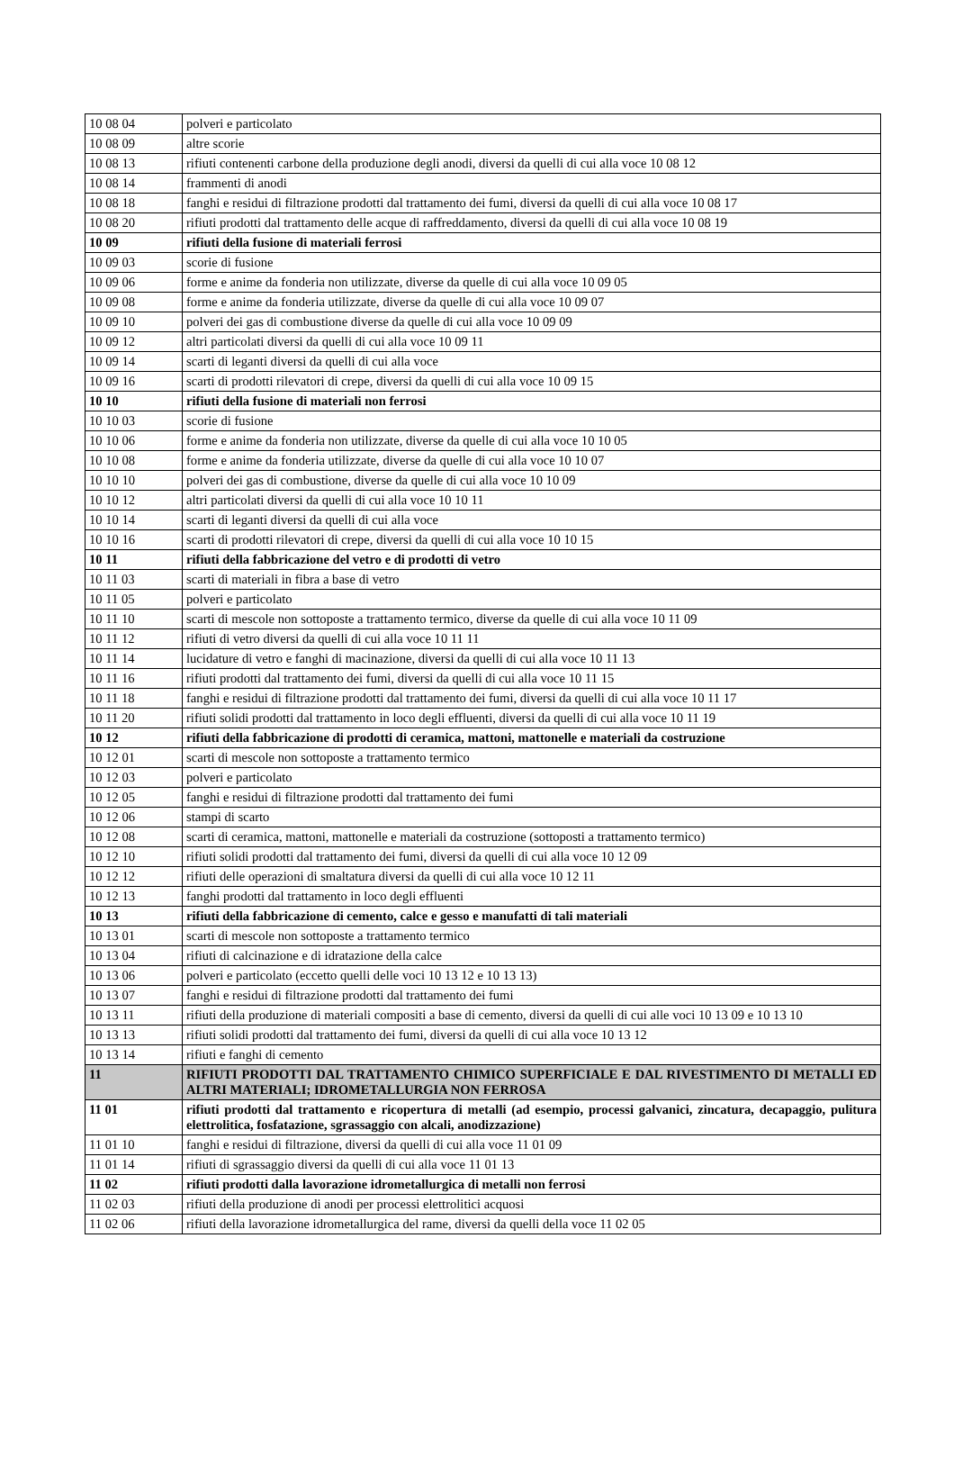| 10 08 04 | polveri e particolato |
| 10 08 09 | altre scorie |
| 10 08 13 | rifiuti contenenti carbone della produzione degli anodi, diversi da quelli di cui alla voce 10 08 12 |
| 10 08 14 | frammenti di anodi |
| 10 08 18 | fanghi e residui di filtrazione prodotti dal trattamento dei fumi, diversi da quelli di cui alla voce 10 08 17 |
| 10 08 20 | rifiuti prodotti dal trattamento delle acque di raffreddamento, diversi da quelli di cui alla voce 10 08 19 |
| 10 09 | rifiuti della fusione di materiali ferrosi |
| 10 09 03 | scorie di fusione |
| 10 09 06 | forme e anime da fonderia non utilizzate, diverse da quelle di cui alla voce 10 09 05 |
| 10 09 08 | forme e anime da fonderia utilizzate, diverse da quelle di cui alla voce 10 09 07 |
| 10 09 10 | polveri dei gas di combustione diverse da quelle di cui alla voce 10 09 09 |
| 10 09 12 | altri particolati diversi da quelli di cui alla voce 10 09 11 |
| 10 09 14 | scarti di leganti diversi da quelli di cui alla voce |
| 10 09 16 | scarti di prodotti rilevatori di crepe, diversi da quelli di cui alla voce 10 09 15 |
| 10 10 | rifiuti della fusione di materiali non ferrosi |
| 10 10 03 | scorie di fusione |
| 10 10 06 | forme e anime da fonderia non utilizzate, diverse da quelle di cui alla voce 10 10 05 |
| 10 10 08 | forme e anime da fonderia utilizzate, diverse da quelle di cui alla voce 10 10 07 |
| 10 10 10 | polveri dei gas di combustione, diverse da quelle di cui alla voce 10 10 09 |
| 10 10 12 | altri particolati diversi da quelli di cui alla voce 10 10 11 |
| 10 10 14 | scarti di leganti diversi da quelli di cui alla voce |
| 10 10 16 | scarti di prodotti rilevatori di crepe, diversi da quelli di cui alla voce 10 10 15 |
| 10 11 | rifiuti della fabbricazione del vetro e di prodotti di vetro |
| 10 11 03 | scarti di materiali in fibra a base di vetro |
| 10 11 05 | polveri e particolato |
| 10 11 10 | scarti di mescole non sottoposte a trattamento termico, diverse da quelle di cui alla voce 10 11 09 |
| 10 11 12 | rifiuti di vetro diversi da quelli di cui alla voce 10 11 11 |
| 10 11 14 | lucidature di vetro e fanghi di macinazione, diversi da quelli di cui alla voce 10 11 13 |
| 10 11 16 | rifiuti prodotti dal trattamento dei fumi, diversi da quelli di cui alla voce 10 11 15 |
| 10 11 18 | fanghi e residui di filtrazione prodotti dal trattamento dei fumi, diversi da quelli di cui alla voce 10 11 17 |
| 10 11 20 | rifiuti solidi prodotti dal trattamento in loco degli effluenti, diversi da quelli di cui alla voce 10 11 19 |
| 10 12 | rifiuti della fabbricazione di prodotti di ceramica, mattoni, mattonelle e materiali da costruzione |
| 10 12 01 | scarti di mescole non sottoposte a trattamento termico |
| 10 12 03 | polveri e particolato |
| 10 12 05 | fanghi e residui di filtrazione prodotti dal trattamento dei fumi |
| 10 12 06 | stampi di scarto |
| 10 12 08 | scarti di ceramica, mattoni, mattonelle e materiali da costruzione (sottoposti a trattamento termico) |
| 10 12 10 | rifiuti solidi prodotti dal trattamento dei fumi, diversi da quelli di cui alla voce 10 12 09 |
| 10 12 12 | rifiuti delle operazioni di smaltatura diversi da quelli di cui alla voce 10 12 11 |
| 10 12 13 | fanghi prodotti dal trattamento in loco degli effluenti |
| 10 13 | rifiuti della fabbricazione di cemento, calce e gesso e manufatti di tali materiali |
| 10 13 01 | scarti di mescole non sottoposte a trattamento termico |
| 10 13 04 | rifiuti di calcinazione e di idratazione della calce |
| 10 13 06 | polveri e particolato (eccetto quelli delle voci 10 13 12 e 10 13 13) |
| 10 13 07 | fanghi e residui di filtrazione prodotti dal trattamento dei fumi |
| 10 13 11 | rifiuti della produzione di materiali compositi a base di cemento, diversi da quelli di cui alle voci 10 13 09 e 10 13 10 |
| 10 13 13 | rifiuti solidi prodotti dal trattamento dei fumi, diversi da quelli di cui alla voce 10 13 12 |
| 10 13 14 | rifiuti e fanghi di cemento |
| 11 | RIFIUTI PRODOTTI DAL TRATTAMENTO CHIMICO SUPERFICIALE E DAL RIVESTIMENTO DI METALLI ED ALTRI MATERIALI; IDROMETALLURGIA NON FERROSA |
| 11 01 | rifiuti prodotti dal trattamento e ricopertura di metalli (ad esempio, processi galvanici, zincatura, decapaggio, pulitura elettrolitica, fosfatazione, sgrassaggio con alcali, anodizzazione) |
| 11 01 10 | fanghi e residui di filtrazione, diversi da quelli di cui alla voce 11 01 09 |
| 11 01 14 | rifiuti di sgrassaggio diversi da quelli di cui alla voce 11 01 13 |
| 11 02 | rifiuti prodotti dalla lavorazione idrometallurgica di metalli non ferrosi |
| 11 02 03 | rifiuti della produzione di anodi per processi elettrolitici acquosi |
| 11 02 06 | rifiuti della lavorazione idrometallurgica del rame, diversi da quelli della voce 11 02 05 |